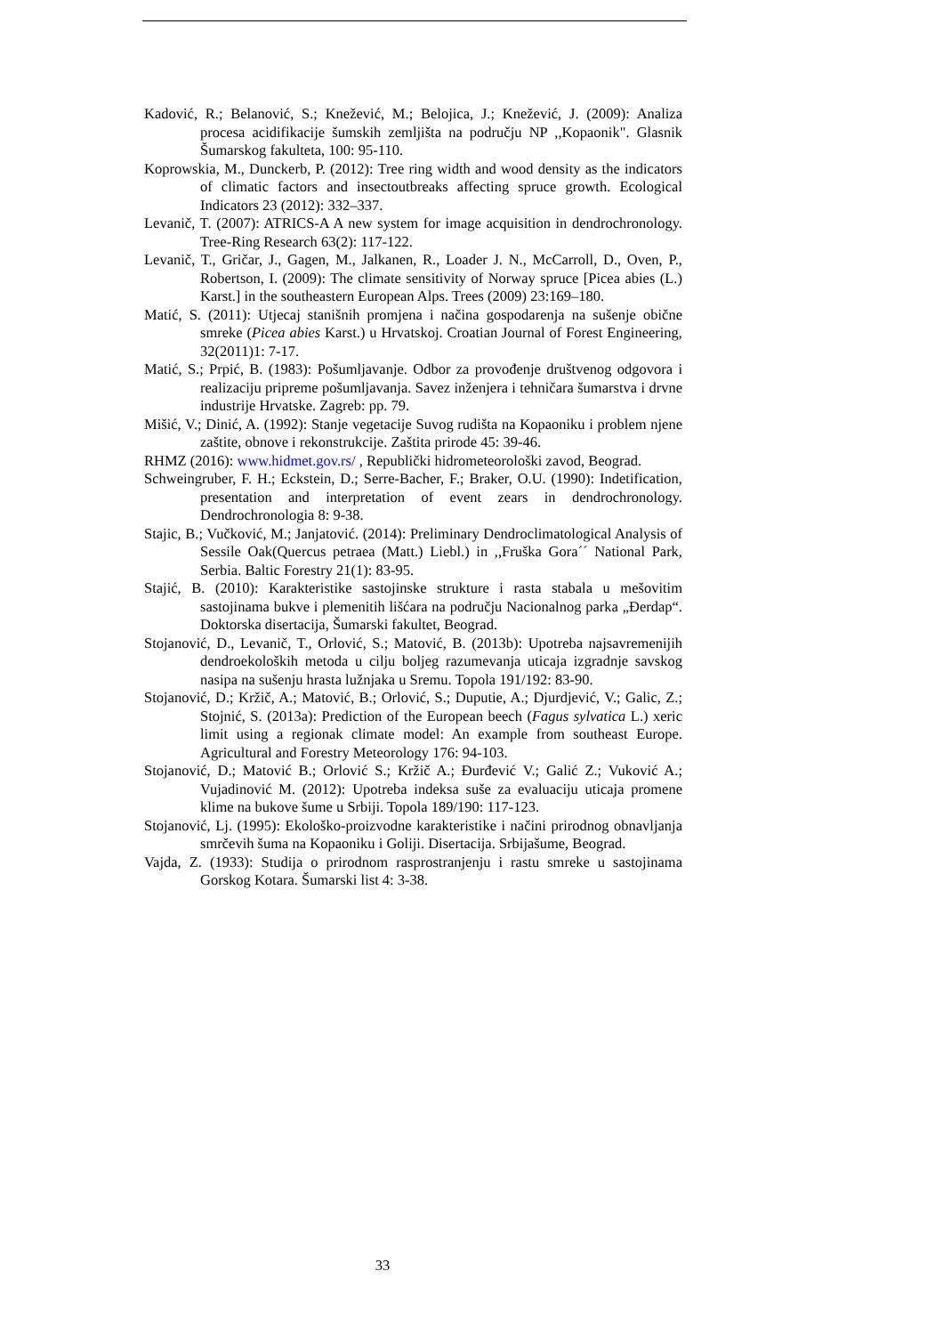Kadović, R.; Belanović, S.; Knežević, M.; Belojica, J.; Knežević, J. (2009): Analiza procesa acidifikacije šumskih zemljišta na području NP ,,Kopaonik". Glasnik Šumarskog fakulteta, 100: 95-110.
Koprowskia, M., Dunckerb, P. (2012): Tree ring width and wood density as the indicators of climatic factors and insectoutbreaks affecting spruce growth. Ecological Indicators 23 (2012): 332–337.
Levanič, T. (2007): ATRICS-A A new system for image acquisition in dendrochronology. Tree-Ring Research 63(2): 117-122.
Levanič, T., Gričar, J., Gagen, M., Jalkanen, R., Loader J. N., McCarroll, D., Oven, P., Robertson, I. (2009): The climate sensitivity of Norway spruce [Picea abies (L.) Karst.] in the southeastern European Alps. Trees (2009) 23:169–180.
Matić, S. (2011): Utjecaj stanišnih promjena i načina gospodarenja na sušenje obične smreke (Picea abies Karst.) u Hrvatskoj. Croatian Journal of Forest Engineering, 32(2011)1: 7-17.
Matić, S.; Prpić, B. (1983): Pošumljavanje. Odbor za provođenje društvenog odgovora i realizaciju pripreme pošumljavanja. Savez inženjera i tehničara šumarstva i drvne industrije Hrvatske. Zagreb: pp. 79.
Mišić, V.; Dinić, A. (1992): Stanje vegetacije Suvog rudišta na Kopaoniku i problem njene zaštite, obnove i rekonstrukcije. Zaštita prirode 45: 39-46.
RHMZ (2016): www.hidmet.gov.rs/ , Republički hidrometeorološki zavod, Beograd.
Schweingruber, F. H.; Eckstein, D.; Serre-Bacher, F.; Braker, O.U. (1990): Indetification, presentation and interpretation of event zears in dendrochronology. Dendrochronologia 8: 9-38.
Stajic, B.; Vučković, M.; Janjatović. (2014): Preliminary Dendroclimatological Analysis of Sessile Oak(Quercus petraea (Matt.) Liebl.) in ,,Fruška Gora´´ National Park, Serbia. Baltic Forestry 21(1): 83-95.
Stajić, B. (2010): Karakteristike sastojinske strukture i rasta stabala u mešovitim sastojinama bukve i plemenitih lišćara na području Nacionalnog parka „Đerdap“. Doktorska disertacija, Šumarski fakultet, Beograd.
Stojanović, D., Levanič, T., Orlović, S.; Matović, B. (2013b): Upotreba najsavremenijih dendroekoloških metoda u cilju boljeg razumevanja uticaja izgradnje savskog nasipa na sušenju hrasta lužnjaka u Sremu. Topola 191/192: 83-90.
Stojanović, D.; Kržič, A.; Matović, B.; Orlović, S.; Duputie, A.; Djurdjević, V.; Galic, Z.; Stojnić, S. (2013a): Prediction of the European beech (Fagus sylvatica L.) xeric limit using a regionak climate model: An example from southeast Europe. Agricultural and Forestry Meteorology 176: 94-103.
Stojanović, D.; Matović B.; Orlović S.; Kržič A.; Đurđević V.; Galić Z.; Vuković A.; Vujadinović M. (2012): Upotreba indeksa suše za evaluaciju uticaja promene klime na bukove šume u Srbiji. Topola 189/190: 117-123.
Stojanović, Lj. (1995): Ekološko-proizvodne karakteristike i načini prirodnog obnavljanja smrčevih šuma na Kopaoniku i Goliji. Disertacija. Srbijašume, Beograd.
Vajda, Z. (1933): Studija o prirodnom rasprostranjenju i rastu smreke u sastojinama Gorskog Kotara. Šumarski list 4: 3-38.
33